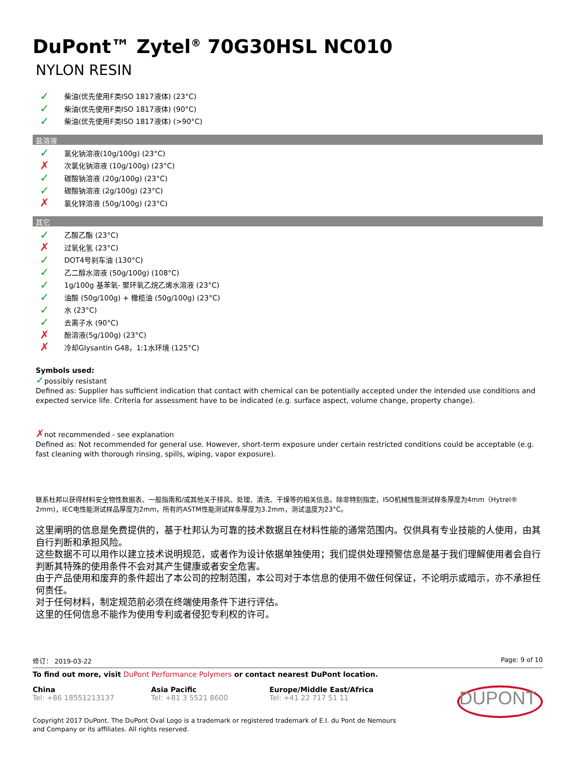DuPont™ Zytel<sup>®</sup> 70G30HSL NC010
NYLON RESIN
✓ 柴油(优先使用F类ISO 1817液体) (23°C)
✓ 柴油(优先使用F类ISO 1817液体) (90°C)
✓ 柴油(优先使用F类ISO 1817液体) (>90°C)
盐溶液
✓ 氯化钠溶液(10g/100g) (23°C)
✗ 次氯化钠溶液 (10g/100g) (23°C)
✓ 碳酸钠溶液 (20g/100g) (23°C)
✓ 碳酸钠溶液 (2g/100g) (23°C)
✗ 氯化锌溶液 (50g/100g) (23°C)
其它
✓ 乙酸乙酯 (23°C)
✗ 过氧化氢 (23°C)
✓ DOT4号刹车油 (130°C)
✓ 乙二醇水溶液 (50g/100g) (108°C)
✓ 1g/100g 基苯氧- 聚环氧乙烷乙烯水溶液 (23°C)
✓ 油酸 (50g/100g) + 橄榄油 (50g/100g) (23°C)
✓ 水 (23°C)
✓ 去离子水 (90°C)
✗ 酚溶液(5g/100g) (23°C)
✗ 冷却Glysantin G48，1:1水环境 (125°C)
Symbols used:
✓possibly resistant
Defined as: Supplier has sufficient indication that contact with chemical can be potentially accepted under the intended use conditions and expected service life. Criteria for assessment have to be indicated (e.g. surface aspect, volume change, property change).
✗not recommended - see explanation
Defined as: Not recommended for general use. However, short-term exposure under certain restricted conditions could be acceptable (e.g. fast cleaning with thorough rinsing, spills, wiping, vapor exposure).
联系杜邦以获得材料安全物性数据表、一般指南和/或其他关于排风、处理、清洗、干燥等的相关信息。除非特别指定，ISO机械性能测试样条厚度为4mm（Hytrel® 2mm)，IEC电性能测试样品厚度为2mm，所有的ASTM性能测试样条厚度为3.2mm，测试温度为23°C。
这里阐明的信息是免费提供的，基于杜邦认为可靠的技术数据且在材料性能的通常范围内。仅供具有专业技能的人使用，由其自行判断和承担风险。
这些数据不可以用作以建立技术说明规范，或者作为设计依据单独使用；我们提供处理预警信息是基于我们理解使用者会自行判断其特殊的使用条件不会对其产生健康或者安全危害。
由于产品使用和废弃的条件超出了本公司的控制范围，本公司对于本信息的使用不做任何保证，不论明示或暗示，亦不承担任何责任。
对于任何材料，制定规范前必须在终端使用条件下进行评估。
这里的任何信息不能作为使用专利或者侵犯专利权的许可。
修订： 2019-03-22 Page: 9 of 10
To find out more, visit DuPont Performance Polymers or contact nearest DuPont location.
China
Tel: +86 18551213137
Asia Pacific
Tel: +81 3 5521 8600
Europe/Middle East/Africa
Tel: +41 22 717 51 11
DUPONT
Copyright 2017 DuPont. The DuPont Oval Logo is a trademark or registered trademark of E.I. du Pont de Nemours and Company or its affiliates. All rights reserved.